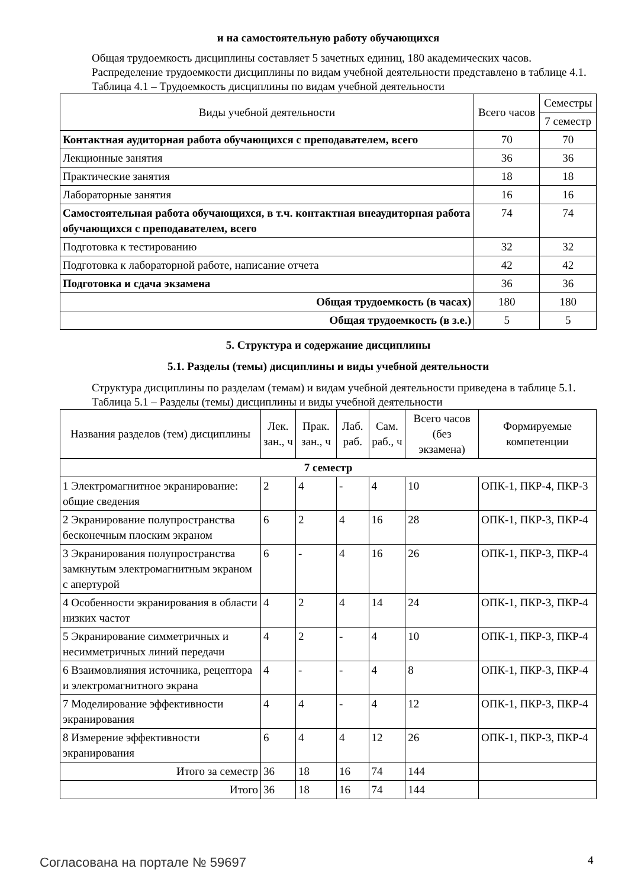и на самостоятельную работу обучающихся
Общая трудоемкость дисциплины составляет 5 зачетных единиц, 180 академических часов.
Распределение трудоемкости дисциплины по видам учебной деятельности представлено в таблице 4.1.
Таблица 4.1 – Трудоемкость дисциплины по видам учебной деятельности
| Виды учебной деятельности | Всего часов | Семестры |
| --- | --- | --- |
| | | 7 семестр |
| Контактная аудиторная работа обучающихся с преподавателем, всего | 70 | 70 |
| Лекционные занятия | 36 | 36 |
| Практические занятия | 18 | 18 |
| Лабораторные занятия | 16 | 16 |
| Самостоятельная работа обучающихся, в т.ч. контактная внеаудиторная работа обучающихся с преподавателем, всего | 74 | 74 |
| Подготовка к тестированию | 32 | 32 |
| Подготовка к лабораторной работе, написание отчета | 42 | 42 |
| Подготовка и сдача экзамена | 36 | 36 |
| Общая трудоемкость (в часах) | 180 | 180 |
| Общая трудоемкость (в з.е.) | 5 | 5 |
5. Структура и содержание дисциплины
5.1. Разделы (темы) дисциплины и виды учебной деятельности
Структура дисциплины по разделам (темам) и видам учебной деятельности приведена в таблице 5.1.
Таблица 5.1 – Разделы (темы) дисциплины и виды учебной деятельности
| Названия разделов (тем) дисциплины | Лек. зан., ч | Прак. зан., ч | Лаб. раб. | Сам. раб., ч | Всего часов (без экзамена) | Формируемые компетенции |
| --- | --- | --- | --- | --- | --- | --- |
| 7 семестр | | | | | | |
| 1 Электромагнитное экранирование: общие сведения | 2 | 4 | - | 4 | 10 | ОПК-1, ПКР-4, ПКР-3 |
| 2 Экранирование полупространства бесконечным плоским экраном | 6 | 2 | 4 | 16 | 28 | ОПК-1, ПКР-3, ПКР-4 |
| 3 Экранирования полупространства замкнутым электромагнитным экраном с апертурой | 6 | - | 4 | 16 | 26 | ОПК-1, ПКР-3, ПКР-4 |
| 4 Особенности экранирования в области низких частот | 4 | 2 | 4 | 14 | 24 | ОПК-1, ПКР-3, ПКР-4 |
| 5 Экранирование симметричных и несимметричных линий передачи | 4 | 2 | - | 4 | 10 | ОПК-1, ПКР-3, ПКР-4 |
| 6 Взаимовлияния источника, рецептора и электромагнитного экрана | 4 | - | - | 4 | 8 | ОПК-1, ПКР-3, ПКР-4 |
| 7 Моделирование эффективности экранирования | 4 | 4 | - | 4 | 12 | ОПК-1, ПКР-3, ПКР-4 |
| 8 Измерение эффективности экранирования | 6 | 4 | 4 | 12 | 26 | ОПК-1, ПКР-3, ПКР-4 |
| Итого за семестр | 36 | 18 | 16 | 74 | 144 | |
| Итого | 36 | 18 | 16 | 74 | 144 | |
Согласована на портале № 59697 4